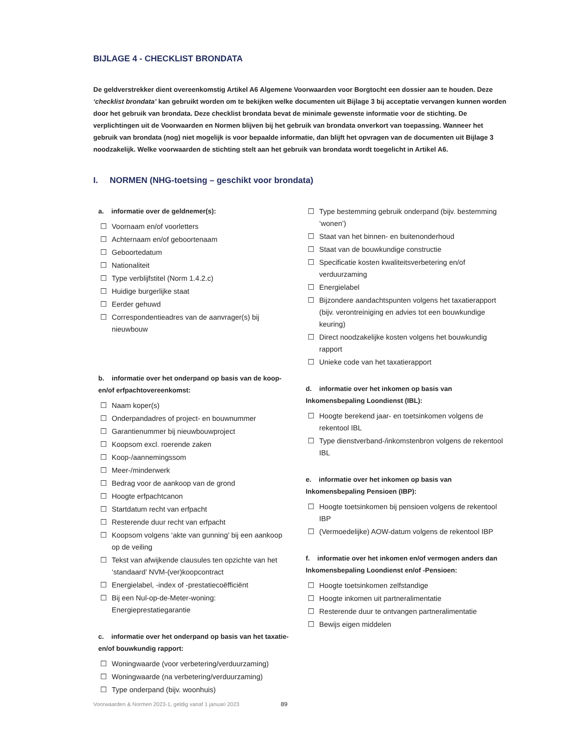BIJLAGE 4 - CHECKLIST BRONDATA
De geldverstrekker dient overeenkomstig Artikel A6 Algemene Voorwaarden voor Borgtocht een dossier aan te houden. Deze ‘checklist brondata’ kan gebruikt worden om te bekijken welke documenten uit Bijlage 3 bij acceptatie vervangen kunnen worden door het gebruik van brondata. Deze checklist brondata bevat de minimale gewenste informatie voor de stichting. De verplichtingen uit de Voorwaarden en Normen blijven bij het gebruik van brondata onverkort van toepassing. Wanneer het gebruik van brondata (nog) niet mogelijk is voor bepaalde informatie, dan blijft het opvragen van de documenten uit Bijlage 3 noodzakelijk. Welke voorwaarden de stichting stelt aan het gebruik van brondata wordt toegelicht in Artikel A6.
I. NORMEN (NHG-toetsing – geschikt voor brondata)
a. informatie over de geldnemer(s):
☐ Voornaam en/of voorletters
☐ Achternaam en/of geboortenaam
☐ Geboortedatum
☐ Nationaliteit
☐ Type verblijfstitel (Norm 1.4.2.c)
☐ Huidige burgerlijke staat
☐ Eerder gehuwd
☐ Correspondentieadres van de aanvrager(s) bij nieuwbouw
b. informatie over het onderpand op basis van de koop- en/of erfpachtovereenkomst:
☐ Naam koper(s)
☐ Onderpandadres of project- en bouwnummer
☐ Garantienummer bij nieuwbouwproject
☐ Koopsom excl. roerende zaken
☐ Koop-/aannemingssom
☐ Meer-/minderwerk
☐ Bedrag voor de aankoop van de grond
☐ Hoogte erfpachtcanon
☐ Startdatum recht van erfpacht
☐ Resterende duur recht van erfpacht
☐ Koopsom volgens ‘akte van gunning’ bij een aankoop op de veiling
☐ Tekst van afwijkende clausules ten opzichte van het ‘standaard’ NVM-(ver)koopcontract
☐ Energielabel, -index of -prestatiecoëfficiënt
☐ Bij een Nul-op-de-Meter-woning: Energieprestatiegarantie
c. informatie over het onderpand op basis van het taxatie- en/of bouwkundig rapport:
☐ Woningwaarde (voor verbetering/verduurzaming)
☐ Woningwaarde (na verbetering/verduurzaming)
☐ Type onderpand (bijv. woonhuis)
☐ Type bestemming gebruik onderpand (bijv. bestemming ‘wonen’)
☐ Staat van het binnen- en buitenonderhoud
☐ Staat van de bouwkundige constructie
☐ Specificatie kosten kwaliteitsverbetering en/of verduurzaming
☐ Energielabel
☐ Bijzondere aandachtspunten volgens het taxatierapport (bijv. verontreiniging en advies tot een bouwkundige keuring)
☐ Direct noodzakelijke kosten volgens het bouwkundig rapport
☐ Unieke code van het taxatierapport
d. informatie over het inkomen op basis van Inkomensbepaling Loondienst (IBL):
☐ Hoogte berekend jaar- en toetsinkomen volgens de rekentool IBL
☐ Type dienstverband-/inkomstenbron volgens de rekentool IBL
e. informatie over het inkomen op basis van Inkomensbepaling Pensioen (IBP):
☐ Hoogte toetsinkomen bij pensioen volgens de rekentool IBP
☐ (Vermoedelijke) AOW-datum volgens de rekentool IBP
f. informatie over het inkomen en/of vermogen anders dan Inkomensbepaling Loondienst en/of -Pensioen:
☐ Hoogte toetsinkomen zelfstandige
☐ Hoogte inkomen uit partneralimentatie
☐ Resterende duur te ontvangen partneralimentatie
☐ Bewijs eigen middelen
Voorwaarden & Normen 2023-1, geldig vanaf 1 januari 2023 89